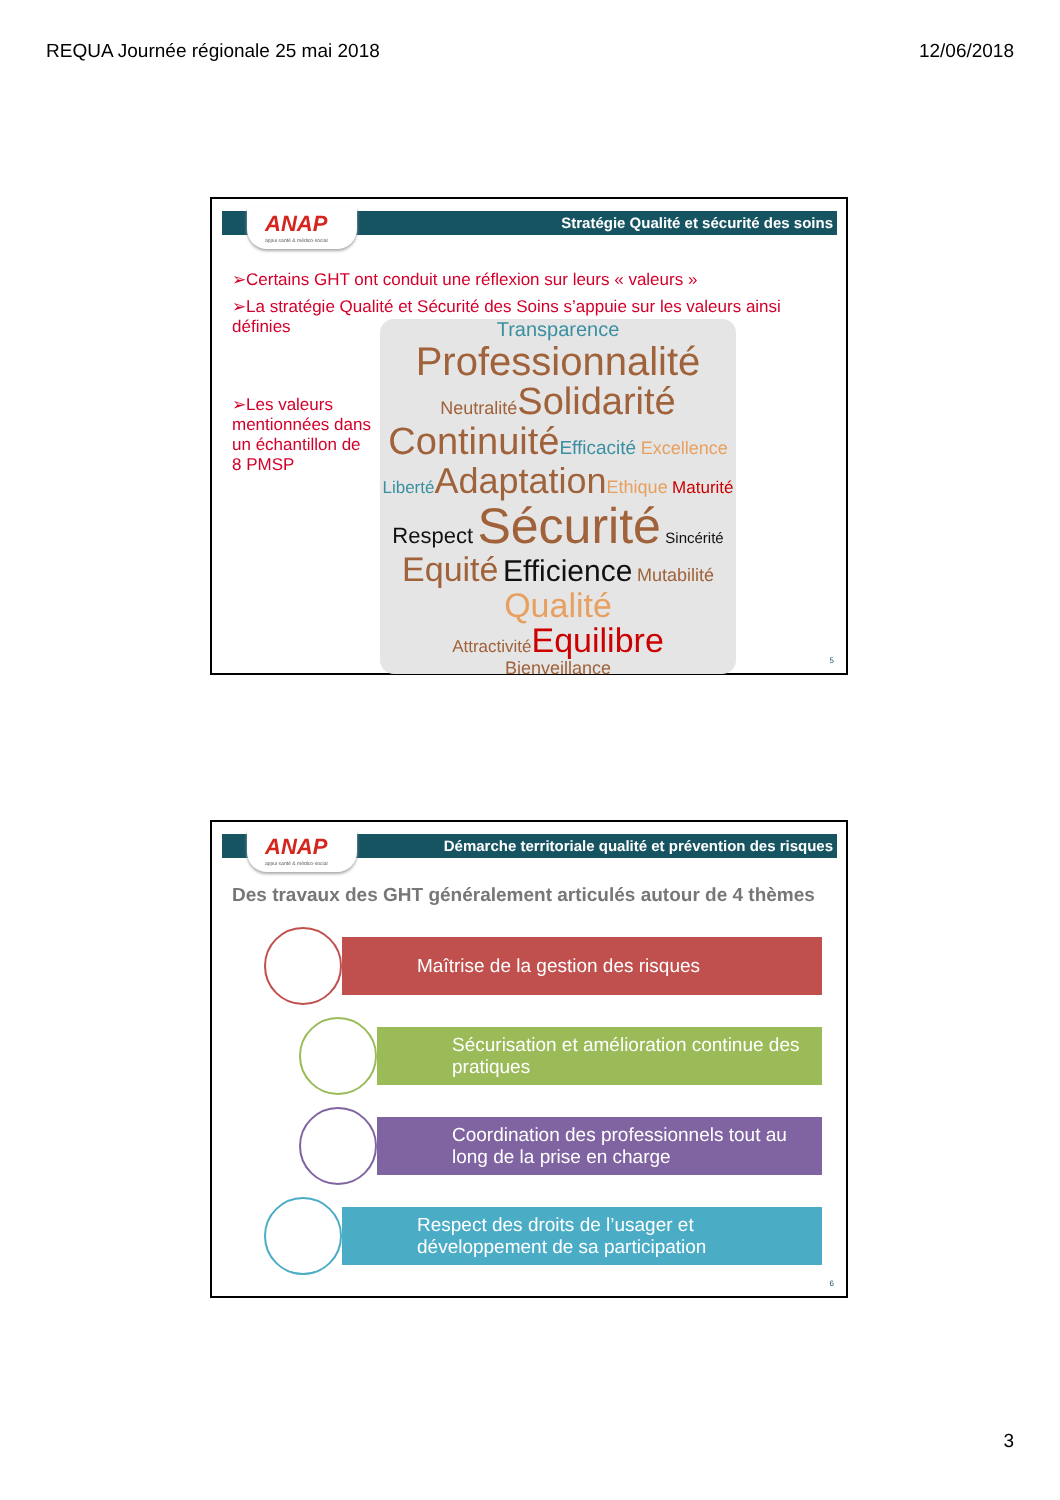REQUA Journée régionale 25 mai 2018 12/06/2018
Stratégie Qualité et sécurité des soins
ANAP
appui santé & médico-social
➢Certains GHT ont conduit une réflexion sur leurs « valeurs »
➢La stratégie Qualité et Sécurité des Soins s’appuie sur les valeurs ainsi définies
➢Les valeurs mentionnées dans un échantillon de 8 PMSP
Transparence
Professionnalité
Neutralité Solidarité
Continuité Efficacité Excellence
Liberté Adaptation Ethique Maturité
Respect Sécurité Sincérité
Equité Efficience Mutabilité
Qualité
Attractivité Equilibre
Bienveillance
5
Démarche territoriale qualité et prévention des risques
ANAP
appui santé & médico-social
Des travaux des GHT généralement articulés autour de 4 thèmes
Maîtrise de la gestion des risques
Sécurisation et amélioration continue des pratiques
Coordination des professionnels tout au long de la prise en charge
Respect des droits de l’usager et développement de sa participation
6
3